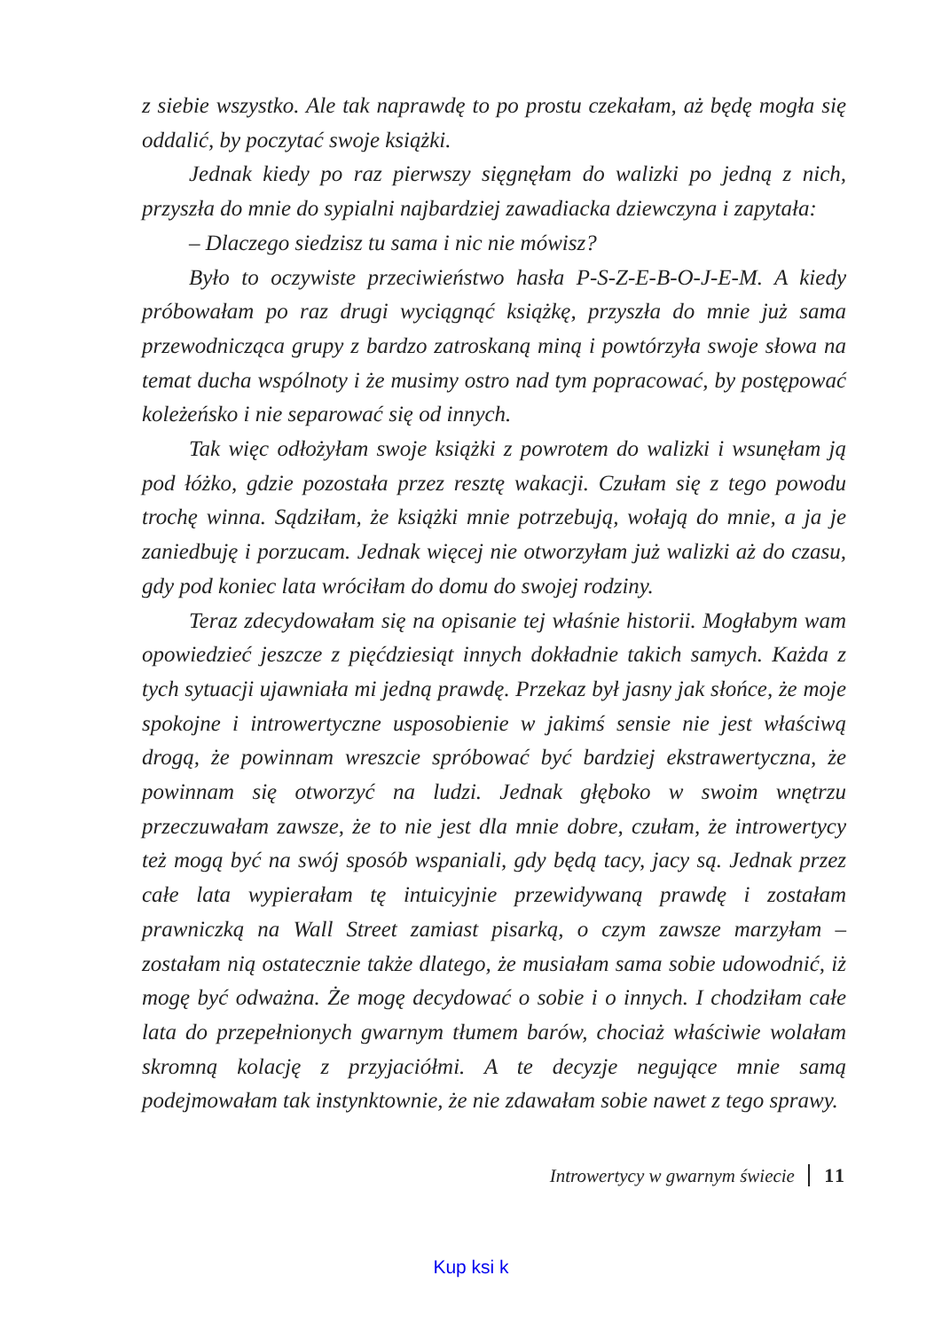z siebie wszystko. Ale tak naprawdę to po prostu czekałam, aż będę mogła się oddalić, by poczytać swoje książki.
Jednak kiedy po raz pierwszy sięgnęłam do walizki po jedną z nich, przyszła do mnie do sypialni najbardziej zawadiacka dziewczyna i zapytała:
– Dlaczego siedzisz tu sama i nic nie mówisz?
Było to oczywiste przeciwieństwo hasła P-S-Z-E-B-O-J-E-M. A kiedy próbowałam po raz drugi wyciągnąć książkę, przyszła do mnie już sama przewodnicząca grupy z bardzo zatroskaną miną i powtórzyła swoje słowa na temat ducha wspólnoty i że musimy ostro nad tym popracować, by postępować koleżeńsko i nie separować się od innych.
Tak więc odłożyłam swoje książki z powrotem do walizki i wsunęłam ją pod łóżko, gdzie pozostała przez resztę wakacji. Czułam się z tego powodu trochę winna. Sądziłam, że książki mnie potrzebują, wołają do mnie, a ja je zaniedbuję i porzucam. Jednak więcej nie otworzyłam już walizki aż do czasu, gdy pod koniec lata wróciłam do domu do swojej rodziny.
Teraz zdecydowałam się na opisanie tej właśnie historii. Mogłabym wam opowiedzieć jeszcze z pięćdziesiąt innych dokładnie takich samych. Każda z tych sytuacji ujawniała mi jedną prawdę. Przekaz był jasny jak słońce, że moje spokojne i introwertyczne usposobienie w jakimś sensie nie jest właściwą drogą, że powinnam wreszcie spróbować być bardziej ekstrawertyczna, że powinnam się otworzyć na ludzi. Jednak głęboko w swoim wnętrzu przeczuwałam zawsze, że to nie jest dla mnie dobre, czułam, że introwertycy też mogą być na swój sposób wspaniali, gdy będą tacy, jacy są. Jednak przez całe lata wypierałam tę intuicyjnie przewidywaną prawdę i zostałam prawniczką na Wall Street zamiast pisarką, o czym zawsze marzyłam – zostałam nią ostatecznie także dlatego, że musiałam sama sobie udowodnić, iż mogę być odważna. Że mogę decydować o sobie i o innych. I chodziłam całe lata do przepełnionych gwarnym tłumem barów, chociaż właściwie wolałam skromną kolację z przyjaciółmi. A te decyzje negujące mnie samą podejmowałam tak instynktownie, że nie zdawałam sobie nawet z tego sprawy.
Introwertycy w gwarnym świecie 11
Kup ksi k